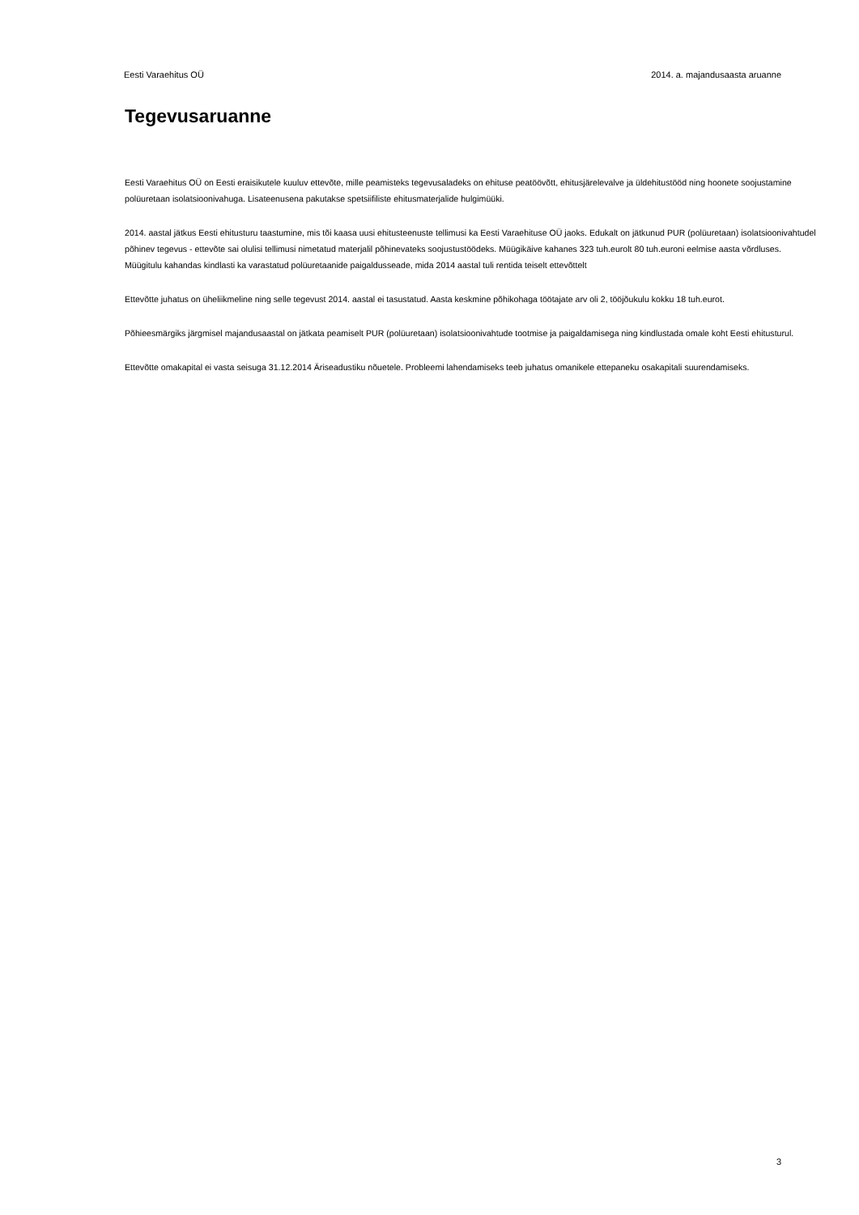Eesti Varaehitus OÜ 2014. a. majandusaasta aruanne
Tegevusaruanne
Eesti Varaehitus OÜ on Eesti eraisikutele kuuluv ettevõte, mille peamisteks tegevusaladeks on ehituse peatöövõtt, ehitusjärelevalve ja üldehitustööd ning hoonete soojustamine polüuretaan isolatsioonivahuga. Lisateenusena pakutakse spetsiifiliste ehitusmaterjalide hulgimüüki.
2014. aastal jätkus Eesti ehitusturu taastumine, mis tõi kaasa uusi ehitusteenuste tellimusi ka Eesti Varaehituse OÜ jaoks. Edukalt on jätkunud PUR (polüuretaan) isolatsioonivahtudel põhinev tegevus - ettevõte sai olulisi tellimusi nimetatud materjalil põhinevateks soojustustöödeks. Müügikäive kahanes 323 tuh.eurolt 80 tuh.euroni eelmise aasta võrdluses. Müügitulu kahandas kindlasti ka varastatud polüuretaanide paigaldusseade, mida 2014 aastal tuli rentida teiselt ettevõttelt
Ettevõtte juhatus on üheliikmeline ning selle tegevust 2014. aastal ei tasustatud. Aasta keskmine põhikohaga töötajate arv oli 2, tööjõukulu kokku 18 tuh.eurot.
Põhieesmärgiks järgmisel majandusaastal on jätkata peamiselt PUR (polüuretaan) isolatsioonivahtude tootmise ja paigaldamisega ning kindlustada omale koht Eesti ehitusturul.
Ettevõtte omakapital ei vasta seisuga 31.12.2014 Äriseadustiku nõuetele. Probleemi lahendamiseks teeb juhatus omanikele ettepaneku osakapitali suurendamiseks.
3